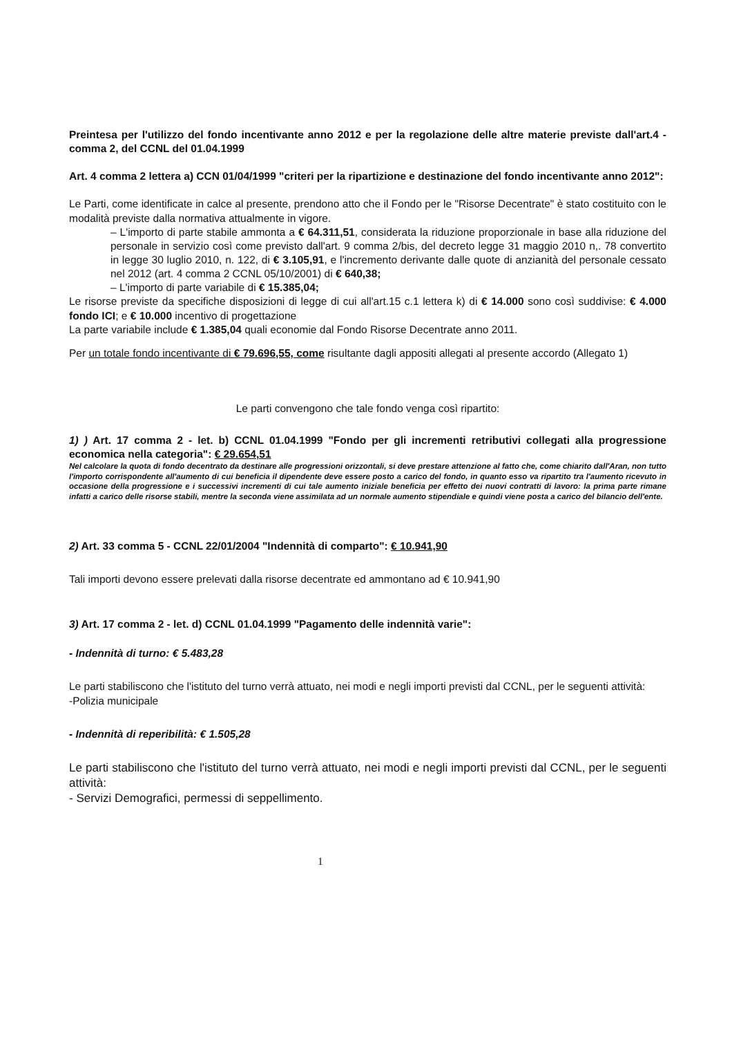Preintesa per l'utilizzo del fondo incentivante anno 2012 e per la regolazione delle altre materie previste dall'art.4 - comma 2, del CCNL del 01.04.1999
Art. 4 comma 2 lettera a) CCN 01/04/1999 "criteri per la ripartizione e destinazione del fondo incentivante anno 2012":
Le Parti, come identificate in calce al presente, prendono atto che il Fondo per le "Risorse Decentrate" è stato costituito con le modalità previste dalla normativa attualmente in vigore.
– L'importo di parte stabile ammonta a € 64.311,51, considerata la riduzione proporzionale in base alla riduzione del personale in servizio così come previsto dall'art. 9 comma 2/bis, del decreto legge 31 maggio 2010 n,. 78 convertito in legge 30 luglio 2010, n. 122, di € 3.105,91, e l'incremento derivante dalle quote di anzianità del personale cessato nel 2012 (art. 4 comma 2 CCNL 05/10/2001) di € 640,38;
– L'importo di parte variabile di € 15.385,04;
Le risorse previste da specifiche disposizioni di legge di cui all'art.15 c.1 lettera k) di € 14.000 sono così suddivise: € 4.000 fondo ICI; e € 10.000 incentivo di progettazione
La parte variabile include € 1.385,04 quali economie dal Fondo Risorse Decentrate anno 2011.
Per un totale fondo incentivante di € 79.696,55, come risultante dagli appositi allegati al presente accordo (Allegato 1)
Le parti convengono che tale fondo venga così ripartito:
1) ) Art. 17 comma 2 - let. b) CCNL 01.04.1999 "Fondo per gli incrementi retributivi collegati alla progressione economica nella categoria": € 29.654,51
Nel calcolare la quota di fondo decentrato da destinare alle progressioni orizzontali, si deve prestare attenzione al fatto che, come chiarito dall'Aran, non tutto l'importo corrispondente all'aumento di cui beneficia il dipendente deve essere posto a carico del fondo, in quanto esso va ripartito tra l'aumento ricevuto in occasione della progressione e i successivi incrementi di cui tale aumento iniziale beneficia per effetto dei nuovi contratti di lavoro: la prima parte rimane infatti a carico delle risorse stabili, mentre la seconda viene assimilata ad un normale aumento stipendiale e quindi viene posta a carico del bilancio dell'ente.
2) Art. 33 comma 5 - CCNL 22/01/2004 "Indennità di comparto": € 10.941,90
Tali importi devono essere prelevati dalla risorse decentrate ed ammontano ad € 10.941,90
3) Art. 17 comma 2 - let. d) CCNL 01.04.1999 "Pagamento delle indennità varie":
- Indennità di turno: € 5.483,28
Le parti stabiliscono che l'istituto del turno verrà attuato, nei modi e negli importi previsti dal CCNL, per le seguenti attività:
-Polizia municipale
- Indennità di reperibilità: € 1.505,28
Le parti stabiliscono che l'istituto del turno verrà attuato, nei modi e negli importi previsti dal CCNL, per le seguenti attività:
- Servizi Demografici, permessi di seppellimento.
1